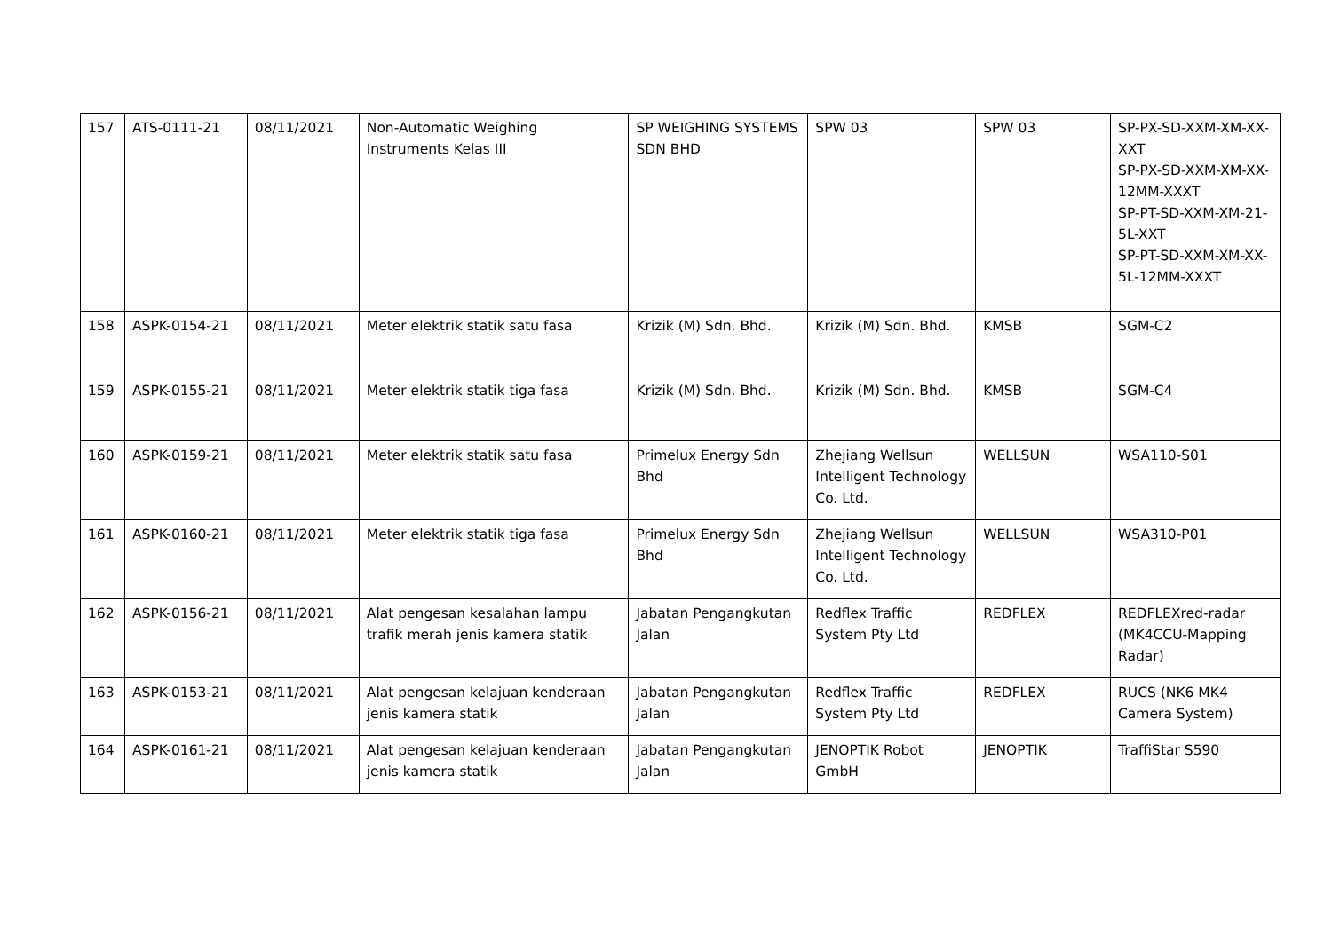| 157 | ATS-0111-21 | 08/11/2021 | Non-Automatic Weighing Instruments Kelas III | SP WEIGHING SYSTEMS SDN BHD | SPW 03 | SPW 03 | SP-PX-SD-XXM-XM-XX-XXT SP-PX-SD-XXM-XM-XX-12MM-XXXT SP-PT-SD-XXM-XM-21-5L-XXT SP-PT-SD-XXM-XM-XX-5L-12MM-XXXT |
| 158 | ASPK-0154-21 | 08/11/2021 | Meter elektrik statik satu fasa | Krizik (M) Sdn. Bhd. | Krizik (M) Sdn. Bhd. | KMSB | SGM-C2 |
| 159 | ASPK-0155-21 | 08/11/2021 | Meter elektrik statik tiga fasa | Krizik (M) Sdn. Bhd. | Krizik (M) Sdn. Bhd. | KMSB | SGM-C4 |
| 160 | ASPK-0159-21 | 08/11/2021 | Meter elektrik statik satu fasa | Primelux Energy Sdn Bhd | Zhejiang Wellsun Intelligent Technology Co. Ltd. | WELLSUN | WSA110-S01 |
| 161 | ASPK-0160-21 | 08/11/2021 | Meter elektrik statik tiga fasa | Primelux Energy Sdn Bhd | Zhejiang Wellsun Intelligent Technology Co. Ltd. | WELLSUN | WSA310-P01 |
| 162 | ASPK-0156-21 | 08/11/2021 | Alat pengesan kesalahan lampu trafik merah jenis kamera statik | Jabatan Pengangkutan Jalan | Redflex Traffic System Pty Ltd | REDFLEX | REDFLEXred-radar (MK4CCU-Mapping Radar) |
| 163 | ASPK-0153-21 | 08/11/2021 | Alat pengesan kelajuan kenderaan jenis kamera statik | Jabatan Pengangkutan Jalan | Redflex Traffic System Pty Ltd | REDFLEX | RUCS (NK6 MK4 Camera System) |
| 164 | ASPK-0161-21 | 08/11/2021 | Alat pengesan kelajuan kenderaan jenis kamera statik | Jabatan Pengangkutan Jalan | JENOPTIK Robot GmbH | JENOPTIK | TraffiStar S590 |